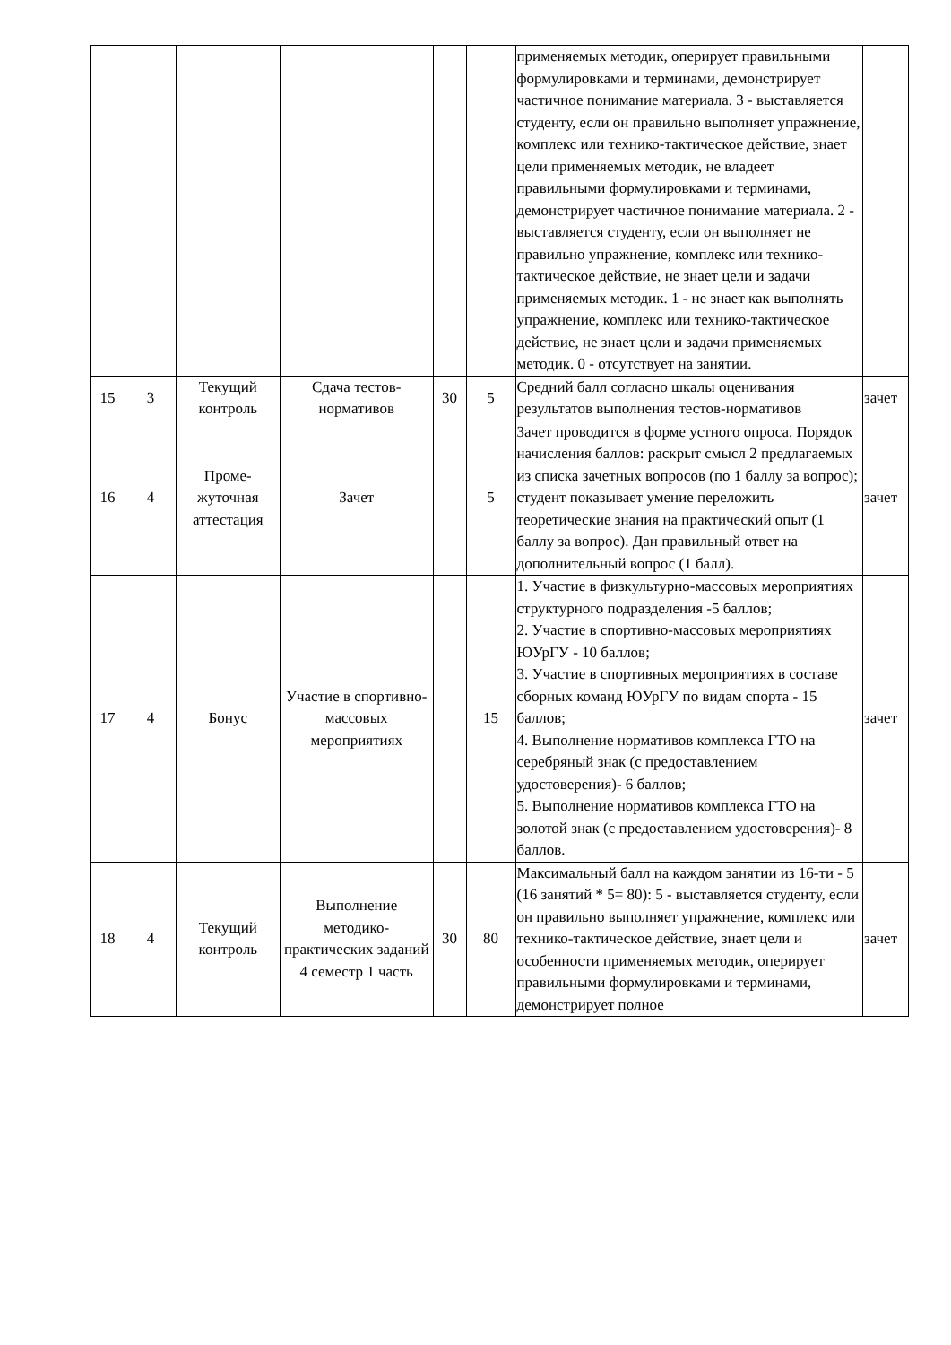| | | | | | | применяемых методик, оперирует правильными формулировками и терминами, демонстрирует частичное понимание материала. 3 - выставляется студенту, если он правильно выполняет упражнение, комплекс или технико-тактическое действие, знает цели применяемых методик, не владеет правильными формулировками и терминами, демонстрирует частичное понимание материала. 2 - выставляется студенту, если он выполняет не правильно упражнение, комплекс или технико-тактическое действие, не знает цели и задачи применяемых методик. 1 - не знает как выполнять упражнение, комплекс или технико-тактическое действие, не знает цели и задачи применяемых методик. 0 - отсутствует на занятии. | |
| 15 | 3 | Текущий контроль | Сдача тестов-нормативов | 30 | 5 | Средний балл согласно шкалы оценивания результатов выполнения тестов-нормативов | зачет |
| 16 | 4 | Проме-жуточная аттестация | Зачет | | 5 | Зачет проводится в форме устного опроса. Порядок начисления баллов: раскрыт смысл 2 предлагаемых из списка зачетных вопросов (по 1 баллу за вопрос); студент показывает умение переложить теоретические знания на практический опыт (1 баллу за вопрос). Дан правильный ответ на дополнительный вопрос (1 балл). | зачет |
| 17 | 4 | Бонус | Участие в спортивно-массовых мероприятиях | | 15 | 1. Участие в физкультурно-массовых мероприятиях структурного подразделения -5 баллов; 2. Участие в спортивно-массовых мероприятиях ЮУрГУ - 10 баллов; 3. Участие в спортивных мероприятиях в составе сборных команд ЮУрГУ по видам спорта - 15 баллов; 4. Выполнение нормативов комплекса ГТО на серебряный знак (с предоставлением удостоверения)- 6 баллов; 5. Выполнение нормативов комплекса ГТО на золотой знак (с предоставлением удостоверения)- 8 баллов. | зачет |
| 18 | 4 | Текущий контроль | Выполнение методико-практических заданий 4 семестр 1 часть | 30 | 80 | Максимальный балл на каждом занятии из 16-ти - 5 (16 занятий * 5= 80): 5 - выставляется студенту, если он правильно выполняет упражнение, комплекс или технико-тактическое действие, знает цели и особенности применяемых методик, оперирует правильными формулировками и терминами, демонстрирует полное | зачет |